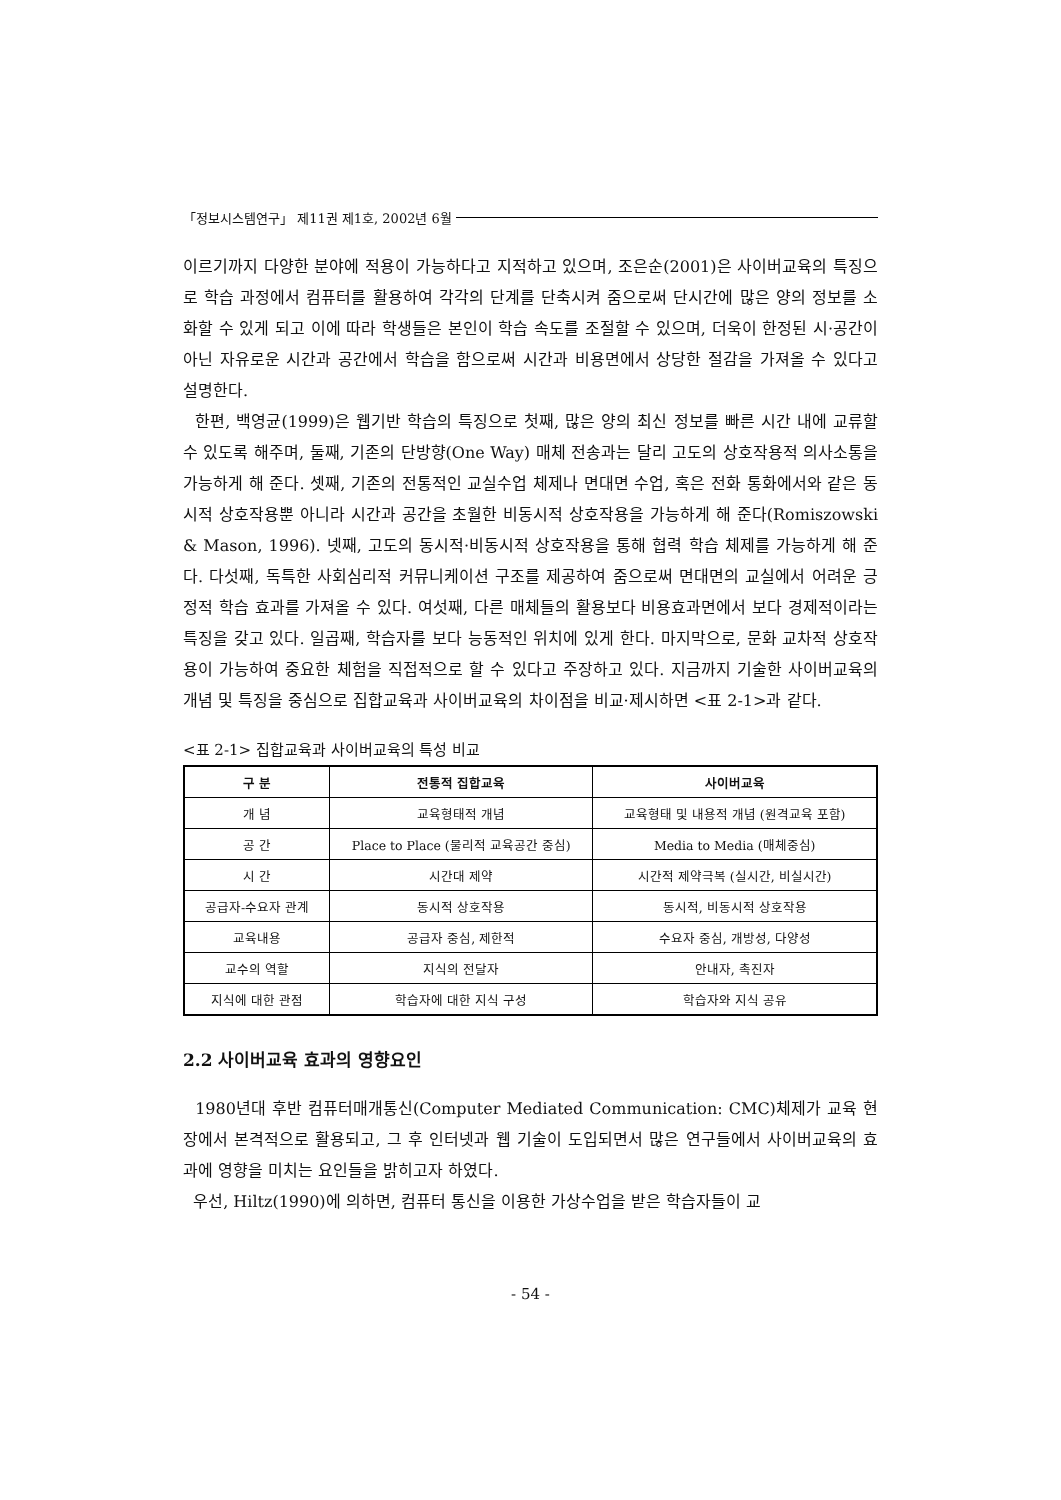「정보시스템연구」 제11권 제1호, 2002년 6월
이르기까지 다양한 분야에 적용이 가능하다고 지적하고 있으며, 조은순(2001)은 사이버교육의 특징으로 학습 과정에서 컴퓨터를 활용하여 각각의 단계를 단축시켜 줌으로써 단시간에 많은 양의 정보를 소화할 수 있게 되고 이에 따라 학생들은 본인이 학습 속도를 조절할 수 있으며, 더욱이 한정된 시·공간이 아닌 자유로운 시간과 공간에서 학습을 함으로써 시간과 비용면에서 상당한 절감을 가져올 수 있다고 설명한다.
한편, 백영균(1999)은 웹기반 학습의 특징으로 첫째, 많은 양의 최신 정보를 빠른 시간 내에 교류할 수 있도록 해주며, 둘째, 기존의 단방향(One Way) 매체 전송과는 달리 고도의 상호작용적 의사소통을 가능하게 해 준다. 셋째, 기존의 전통적인 교실수업 체제나 면대면 수업, 혹은 전화 통화에서와 같은 동시적 상호작용뿐 아니라 시간과 공간을 초월한 비동시적 상호작용을 가능하게 해 준다(Romiszowski & Mason, 1996). 넷째, 고도의 동시적·비동시적 상호작용을 통해 협력 학습 체제를 가능하게 해 준다. 다섯째, 독특한 사회심리적 커뮤니케이션 구조를 제공하여 줌으로써 면대면의 교실에서 어려운 긍정적 학습 효과를 가져올 수 있다. 여섯째, 다른 매체들의 활용보다 비용효과면에서 보다 경제적이라는 특징을 갖고 있다. 일곱째, 학습자를 보다 능동적인 위치에 있게 한다. 마지막으로, 문화 교차적 상호작용이 가능하여 중요한 체험을 직접적으로 할 수 있다고 주장하고 있다. 지금까지 기술한 사이버교육의 개념 및 특징을 중심으로 집합교육과 사이버교육의 차이점을 비교·제시하면 <표 2-1>과 같다.
<표 2-1> 집합교육과 사이버교육의 특성 비교
| 구 분 | 전통적 집합교육 | 사이버교육 |
| --- | --- | --- |
| 개 념 | 교육형태적 개념 | 교육형태 및 내용적 개념 (원격교육 포함) |
| 공 간 | Place to Place (물리적 교육공간 중심) | Media to Media (매체중심) |
| 시 간 | 시간대 제약 | 시간적 제약극복 (실시간, 비실시간) |
| 공급자-수요자 관계 | 동시적 상호작용 | 동시적, 비동시적 상호작용 |
| 교육내용 | 공급자 중심, 제한적 | 수요자 중심, 개방성, 다양성 |
| 교수의 역할 | 지식의 전달자 | 안내자, 촉진자 |
| 지식에 대한 관점 | 학습자에 대한 지식 구성 | 학습자와 지식 공유 |
2.2 사이버교육 효과의 영향요인
1980년대 후반 컴퓨터매개통신(Computer Mediated Communication: CMC)체제가 교육 현장에서 본격적으로 활용되고, 그 후 인터넷과 웹 기술이 도입되면서 많은 연구들에서 사이버교육의 효과에 영향을 미치는 요인들을 밝히고자 하였다.
우선, Hiltz(1990)에 의하면, 컴퓨터 통신을 이용한 가상수업을 받은 학습자들이 교
- 54 -